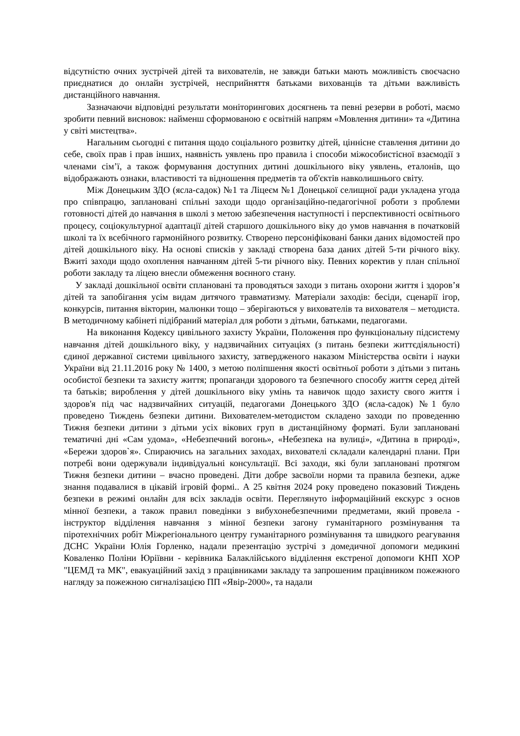відсутністю очних зустрічей дітей та вихователів, не завжди батьки мають можливість своєчасно приєднатися до онлайн зустрічей, несприйняття батьками вихованців та дітьми важливість дистанційного навчання.
Зазначаючи відповідні результати моніторингових досягнень та певні резерви в роботі, маємо зробити певний висновок: найменш сформованою є освітній напрям «Мовлення дитини» та «Дитина у світі мистецтва».
Нагальним сьогодні є питання щодо соціального розвитку дітей, ціннісне ставлення дитини до себе, своїх прав і прав інших, наявність уявлень про правила і способи міжособистісної взаємодії з членами сім’ї, а також формування доступних дитині дошкільного віку уявлень, еталонів, що відображають ознаки, властивості та відношення предметів та об'єктів навколишнього світу.
Між Донецьким ЗДО (ясла-садок) №1 та Ліцеєм №1 Донецької селищної ради укладена угода про співпрацю, заплановані спільні заходи щодо організаційно-педагогічної роботи з проблеми готовності дітей до навчання в школі з метою забезпечення наступності і перспективності освітнього процесу, соціокультурної адаптації дітей старшого дошкільного віку до умов навчання в початковій школі та їх всебічного гармонійного розвитку. Створено персоніфіковані банки даних відомостей про дітей дошкільного віку. На основі списків у закладі створена база даних дітей 5-ти річного віку. Вжиті заходи щодо охоплення навчанням дітей 5-ти річного віку. Певних коректив у план спільної роботи закладу та ліцею внесли обмеження воєнного стану.
У закладі дошкільної освіти сплановані та проводяться заходи з питань охорони життя і здоров’я дітей та запобігання усім видам дитячого травматизму. Матеріали заходів: бесіди, сценарії ігор, конкурсів, питання вікторин, малюнки тощо – зберігаються у вихователів та вихователя – методиста. В методичному кабінеті підібраний матеріал для роботи з дітьми, батьками, педагогами.
На виконання Кодексу цивільного захисту України, Положення про функціональну підсистему навчання дітей дошкільного віку, у надзвичайних ситуаціях (з питань безпеки життєдіяльності) єдиної державної системи цивільного захисту, затвердженого наказом Міністерства освіти і науки України від 21.11.2016 року № 1400, з метою поліпшення якості освітньої роботи з дітьми з питань особистої безпеки та захисту життя; пропаганди здорового та безпечного способу життя серед дітей та батьків; вироблення у дітей дошкільного віку умінь та навичок щодо захисту свого життя і здоров'я під час надзвичайних ситуацій, педагогами Донецького ЗДО (ясла-садок) №1 було проведено Тиждень безпеки дитини. Вихователем-методистом складено заходи по проведенню Тижня безпеки дитини з дітьми усіх вікових груп в дистанційному форматі. Були заплановані тематичні дні «Сам удома», «Небезпечний вогонь», «Небезпека на вулиці», «Дитина в природі», «Бережи здоров`я». Спираючись на загальних заходах, вихователі складали календарні плани. При потребі вони одержували індивідуальні консультації. Всі заходи, які були заплановані протягом Тижня безпеки дитини – вчасно проведені. Діти добре засвоїли норми та правила безпеки, адже знання подавалися в цікавій ігровій формі.. А 25 квітня 2024 року проведено показовий Тиждень безпеки в режимі онлайн для всіх закладів освіти. Переглянуто інформаційний екскурс з основ мінної безпеки, а також правил поведінки з вибухонебезпечними предметами, який провела - інструктор відділення навчання з мінної безпеки загону гуманітарного розмінування та піротехнічних робіт Міжрегіонального центру гуманітарного розмінування та швидкого реагування ДСНС України Юлія Горленко, надали презентацію зустрічі з домедичної допомоги медикині Коваленко Поліни Юріївни - керівника Балаклійського відділення екстреної допомоги КНП ХОР "ЦЕМД та МК", евакуаційний захід з працівниками закладу та запрошеним працівником пожежного нагляду за пожежною сигналізацією ПП «Явір-2000», та надали